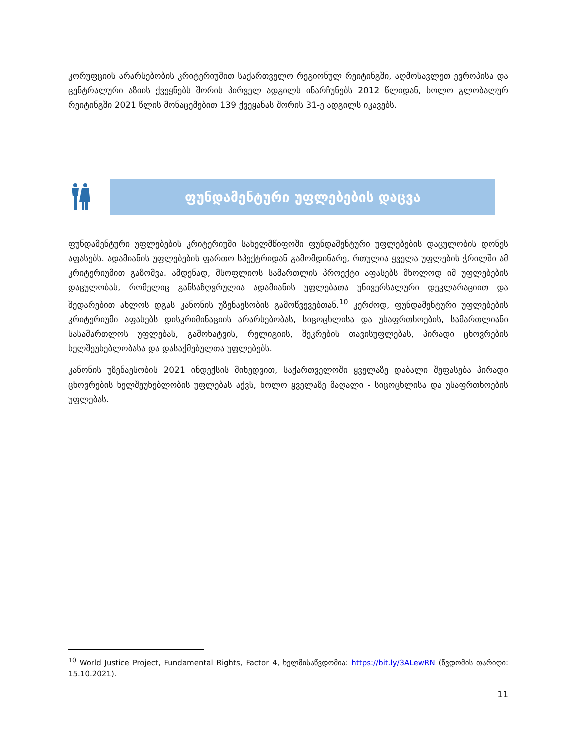კორუფციის არარსებობის კრიტერიუმით საქართველო რეგიონულ რეიტინგში, აღმოსავლეთ ევროპისა და ცენტრალური აზიის ქვეყნებს შორის პირველ ადგილს ინარჩუნებს 2012 წლიდან, ხოლო გლობალურ რეიტინგში 2021 წლის მონაცემებით 139 ქვეყანას შორის 31-ე ადგილს იკავებს.
ფუნდამენტური უფლებების დაცვა
ფუნდამენტური უფლებების კრიტერიუმი სახელმწიფოში ფუნდამენტური უფლებების დაცულობის დონეს აფასებს. ადამიანის უფლებების ფართო სპექტრიდან გამომდინარე, რთულია ყველა უფლების ჭრილში ამ კრიტერიუმით გაზომვა. ამდენად, მსოფლიოს სამართლის პროექტი აფასებს მხოლოდ იმ უფლებების დაცულობას, რომელიც განსაზღვრულია ადამიანის უფლებათა უნივერსალური დეკლარაციით და შედარებით ახლოს დგას კანონის უზენაესობის გამოწვევებთან.<sup>10</sup> კერძოდ, ფუნდამენტური უფლებების კრიტერიუმი აფასებს დისკრიმინაციის არარსებობას, სიცოცხლისა და უსაფრთხოების, სამართლიანი სასამართლოს უფლებას, გამოხატვის, რელიგიის, შეკრების თავისუფლებას, პირადი ცხოვრების ხელშეუხებლობასა და დასაქმებულთა უფლებებს.
კანონის უზენაესობის 2021 ინდექსის მიხედვით, საქართველოში ყველაზე დაბალი შეფასება პირადი ცხოვრების ხელშეუხებლობის უფლებას აქვს, ხოლო ყველაზე მაღალი - სიცოცხლისა და უსაფრთხოების უფლებას.
<sup>10</sup> World Justice Project, Fundamental Rights, Factor 4, ხელმისაწვდომია: https://bit.ly/3ALewRN (წვდომის თარიღი: 15.10.2021).
11